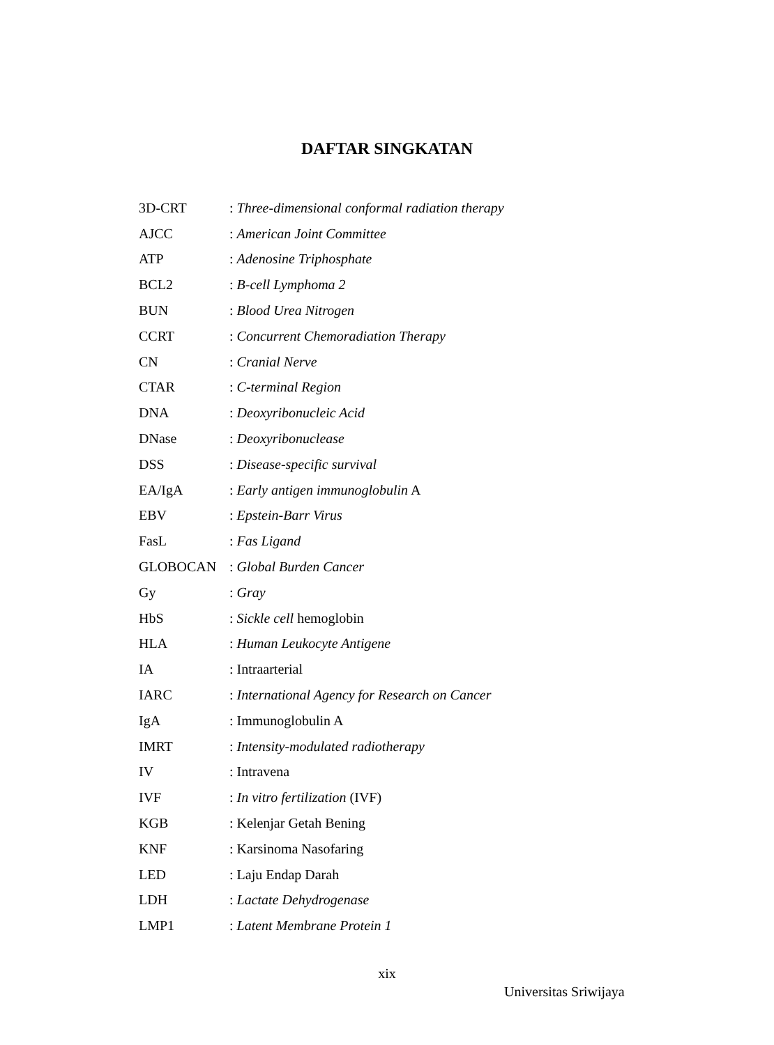DAFTAR SINGKATAN
| 3D-CRT | : Three-dimensional conformal radiation therapy |
| AJCC | : American Joint Committee |
| ATP | : Adenosine Triphosphate |
| BCL2 | : B-cell Lymphoma 2 |
| BUN | : Blood Urea Nitrogen |
| CCRT | : Concurrent Chemoradiation Therapy |
| CN | : Cranial Nerve |
| CTAR | : C-terminal Region |
| DNA | : Deoxyribonucleic Acid |
| DNase | : Deoxyribonuclease |
| DSS | : Disease-specific survival |
| EA/IgA | : Early antigen immunoglobulin A |
| EBV | : Epstein-Barr Virus |
| FasL | : Fas Ligand |
| GLOBOCAN | : Global Burden Cancer |
| Gy | : Gray |
| HbS | : Sickle cell hemoglobin |
| HLA | : Human Leukocyte Antigene |
| IA | : Intraarterial |
| IARC | : International Agency for Research on Cancer |
| IgA | : Immunoglobulin A |
| IMRT | : Intensity-modulated radiotherapy |
| IV | : Intravena |
| IVF | : In vitro fertilization (IVF) |
| KGB | : Kelenjar Getah Bening |
| KNF | : Karsinoma Nasofaring |
| LED | : Laju Endap Darah |
| LDH | : Lactate Dehydrogenase |
| LMP1 | : Latent Membrane Protein 1 |
xix
Universitas Sriwijaya